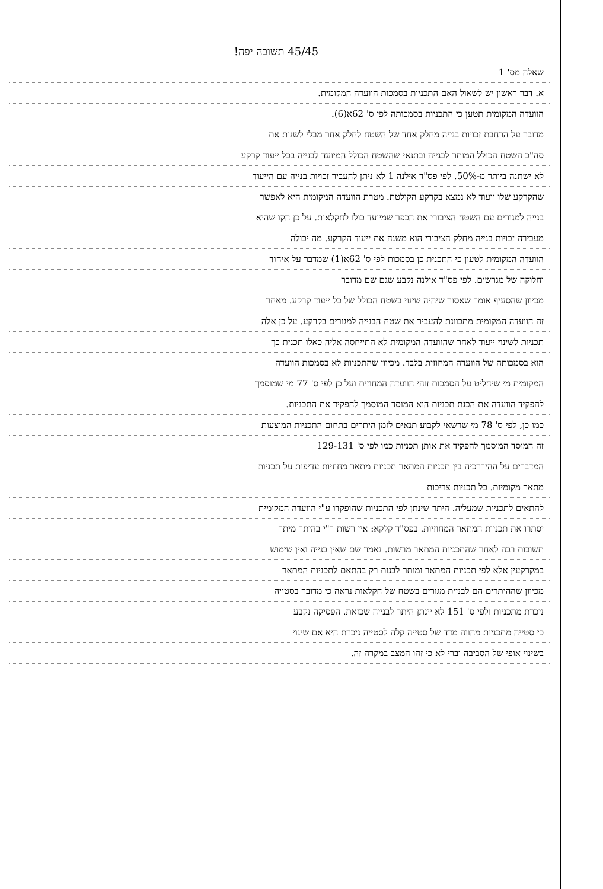45/45 תשובה יפה!
שאלה מס' 1
א. דבר ראשון יש לשאול האם התכניות בסמכות הוועדה המקומית.
הוועדה המקומית תטען כי התכניות בסמכותה לפי ס' 62א(6).
מדובר על הרחבת זכויות בנייה מחלק אחד של השטח לחלק אחר מבלי לשנות את
סה"כ השטח הכולל המותר לבנייה ובתנאי שהשטח הכולל המיועד לבנייה בכל ייעוד קרקע
לא ישתנה ביותר מ-50%. לפי פס"ד אילנה 1 לא ניתן להעביר זכויות בנייה עם הייעוד
שהקרקע שלו ייעוד לא נמצא בקרקע הקולטת. מטרת הוועדה המקומית היא לאפשר
בנייה למגורים עם השטח הציבורי את הכפר שמיועד כולו לחקלאות. על כן הקו שהיא
מעבירה זכויות בנייה מחלק הציבורי הוא משנה את ייעוד הקרקע. מה יכולה
הוועדה המקומית לטעון כי התכנית כן בסמכות לפי ס' 62א(1) שמדבר על איחוד
וחלוקה של מגרשים. לפי פס"ד אילנה נקבע שגם שם מדובר
מכיוון שהסעיף אומר שאסור שיהיה שינוי בשטח הכולל של כל ייעוד קרקע. מאחר
זה הוועדה המקומית מתכוונת להעביר את שטח הבנייה למגורים בקרקע. על כן אלה
תכניות לשינוי ייעוד לאחר שהוועדה המקומית לא התייחסה אליה כאלו תכנית כך
הוא בסמכותה של הוועדה המחוזית בלבד. מכיוון שהתכניות לא בסמכות הוועדה
המקומית מי שיחליט על הסמכות זוהי הוועדה המחוזית ועל כן לפי ס' 77 מי שמוסמך
להפקיד הוועדה את הכנת תכניות הוא המוסד המוסמך להפקיד את התכניות.
כמו כן, לפי ס' 78 מי שרשאי לקבוע תנאים לזמן היתרים בתחום התכניות המוצעות
זה המוסד המוסמך להפקיד את אותן תכניות כמו לפי ס' 129-131
המדברים על ההיררכיה בין תכניות המתאר תכניות מתאר מחוזיות עדיפות על תכניות
מתאר מקומיות. כל תכניות צריכות
להתאים לתכניות שמעליה. היתר שינתן לפי התכניות שהופקדו ע"י הוועדה המקומית
יסתרו את תכניות המתאר המחוזיות. בפס"ד קלקא: אין רשות ר"י בהיתר מיתר
תשובות רבה לאחר שהתכניות המתאר מרשות. נאמר שם שאין בנייה ואין שימוש
במקרקעין אלא לפי תכניות המתאר ומותר לבנות רק בהתאם לתכניות המתאר
מכיוון שההיתרים הם לבניית מגורים בשטח של חקלאות נראה כי מדובר בסטייה
ניכרת מתכניות ולפי ס' 151 לא יינתן היתר לבנייה שכזאת. הפסיקה נקבע
כי סטייה מתכניות מהווה מדד של סטייה קלה לסטייה ניכרת היא אם שינוי
בשינוי אופי של הסביבה וברי לא כי זהו המצב במקרה זה.